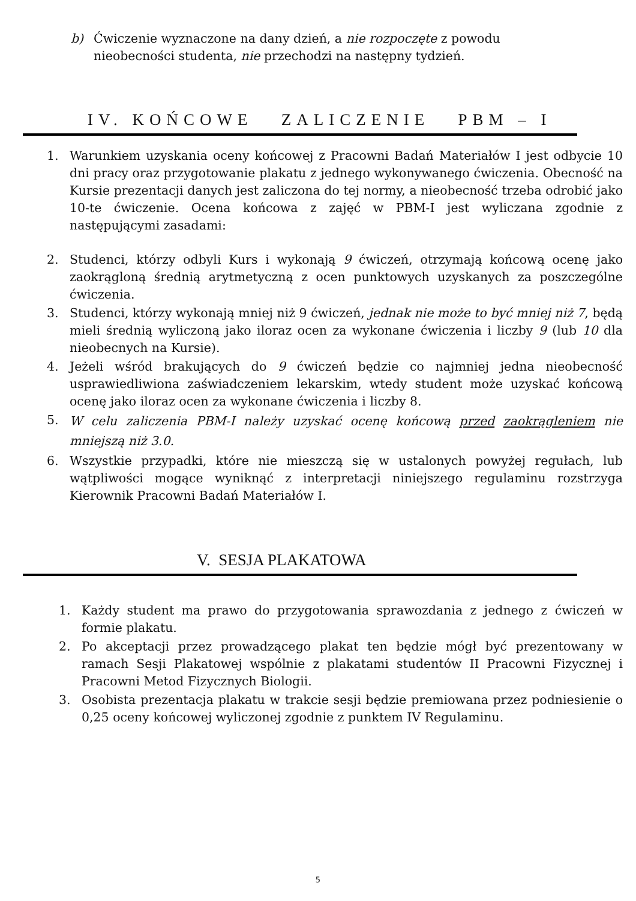b) Ćwiczenie wyznaczone na dany dzień, a nie rozpoczęte z powodu
nieobecności studenta, nie przechodzi na następny tydzień.
IV. KOŃCOWE ZALICZENIE PBM – I
1. Warunkiem uzyskania oceny końcowej z Pracowni Badań Materiałów I jest odbycie 10 dni pracy oraz przygotowanie plakatu z jednego wykonywanego ćwiczenia. Obecność na Kursie prezentacji danych jest zaliczona do tej normy, a nieobecność trzeba odrobić jako 10-te ćwiczenie. Ocena końcowa z zajęć w PBM-I jest wyliczana zgodnie z następującymi zasadami:
2. Studenci, którzy odbyli Kurs i wykonają 9 ćwiczeń, otrzymają końcową ocenę jako zaokrągloną średnią arytmetyczną z ocen punktowych uzyskanych za poszczególne ćwiczenia.
3. Studenci, którzy wykonają mniej niż 9 ćwiczeń, jednak nie może to być mniej niż 7, będą mieli średnią wyliczoną jako iloraz ocen za wykonane ćwiczenia i liczby 9 (lub 10 dla nieobecnych na Kursie).
4. Jeżeli wśród brakujących do 9 ćwiczeń będzie co najmniej jedna nieobecność usprawiedliwiona zaświadczeniem lekarskim, wtedy student może uzyskać końcową ocenę jako iloraz ocen za wykonane ćwiczenia i liczby 8.
5. W celu zaliczenia PBM-I należy uzyskać ocenę końcową przed zaokrągleniem nie mniejszą niż 3.0.
6. Wszystkie przypadki, które nie mieszczą się w ustalonych powyżej regułach, lub wątpliwości mogące wyniknąć z interpretacji niniejszego regulaminu rozstrzyga Kierownik Pracowni Badań Materiałów I.
V. SESJA PLAKATOWA
1. Każdy student ma prawo do przygotowania sprawozdania z jednego z ćwiczeń w formie plakatu.
2. Po akceptacji przez prowadzącego plakat ten będzie mógł być prezentowany w ramach Sesji Plakatowej wspólnie z plakatami studentów II Pracowni Fizycznej i Pracowni Metod Fizycznych Biologii.
3. Osobista prezentacja plakatu w trakcie sesji będzie premiowana przez podniesienie o 0,25 oceny końcowej wyliczonej zgodnie z punktem IV Regulaminu.
5